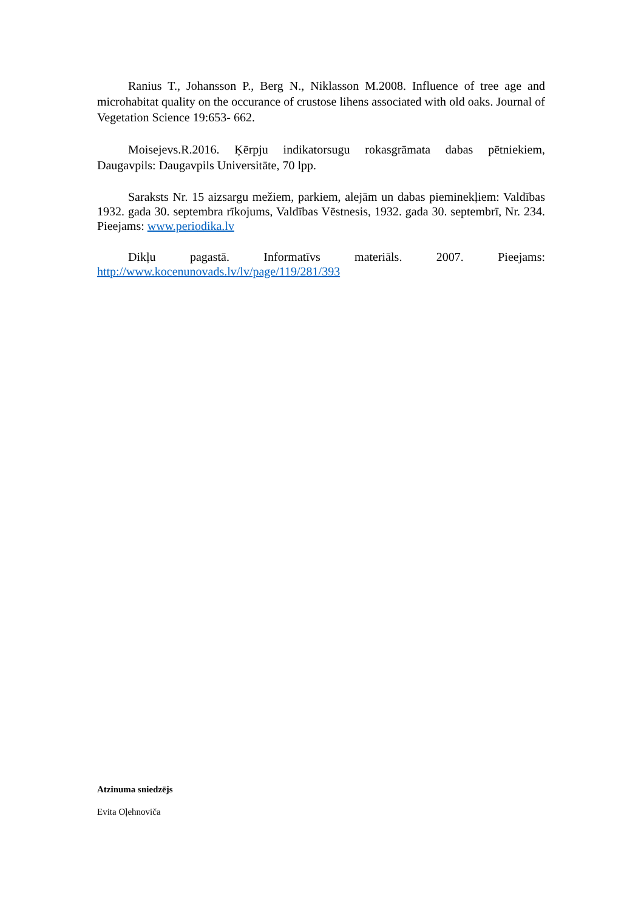Ranius T., Johansson P., Berg N., Niklasson M.2008. Influence of tree age and microhabitat quality on the occurance of crustose lihens associated with old oaks. Journal of Vegetation Science 19:653- 662.
Moisejevs.R.2016. Ķērpju indikatorsugu rokasgrāmata dabas pētniekiem, Daugavpils: Daugavpils Universitāte, 70 lpp.
Saraksts Nr. 15 aizsargu mežiem, parkiem, alejām un dabas pieminekļiem: Valdības 1932. gada 30. septembra rīkojums, Valdības Vēstnesis, 1932. gada 30. septembrī, Nr. 234. Pieejams: www.periodika.lv
Dikļu pagastā. Informatīvs materiāls. 2007. Pieejams: http://www.kocenunovads.lv/lv/page/119/281/393
Atzinuma sniedzējs
Evita Oļehnoviča